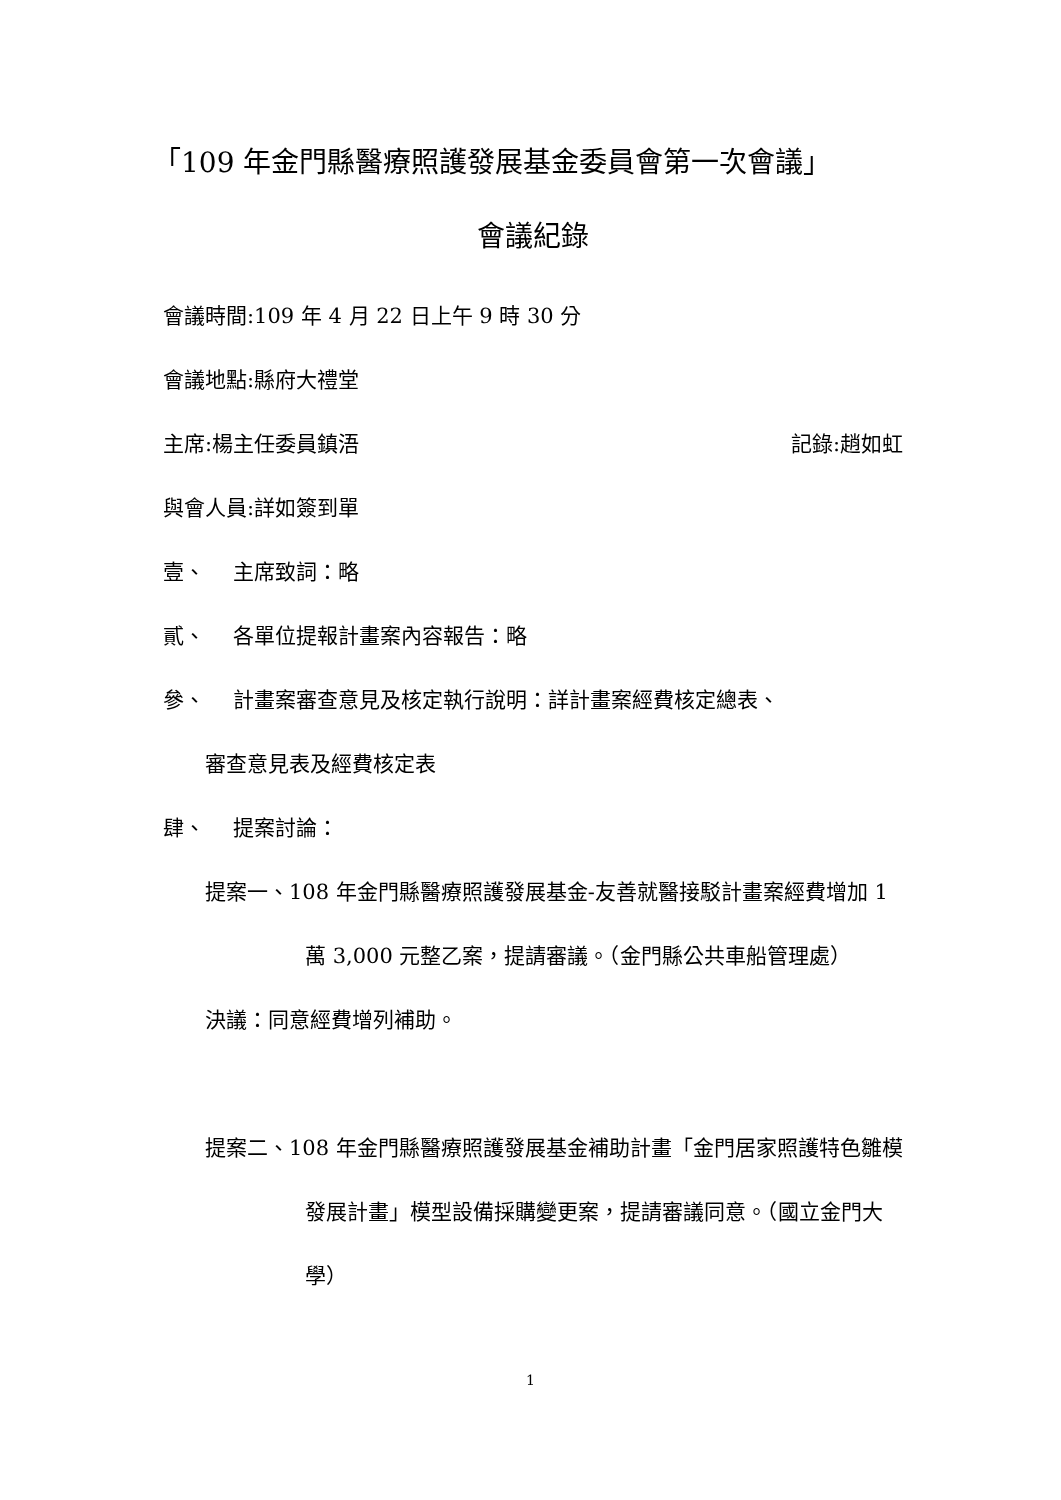「109 年金門縣醫療照護發展基金委員會第一次會議」
會議紀錄
會議時間:109 年 4 月 22 日上午 9 時 30 分
會議地點:縣府大禮堂
主席:楊主任委員鎮浯 記錄:趙如虹
與會人員:詳如簽到單
壹、  主席致詞：略
貳、  各單位提報計畫案內容報告：略
參、  計畫案審查意見及核定執行說明：詳計畫案經費核定總表、
審查意見表及經費核定表
肆、  提案討論：
提案一、108 年金門縣醫療照護發展基金-友善就醫接駁計畫案經費增加 1 萬 3,000 元整乙案，提請審議。（金門縣公共車船管理處）
決議：同意經費增列補助。
提案二、108 年金門縣醫療照護發展基金補助計畫「金門居家照護特色雛模發展計畫」模型設備採購變更案，提請審議同意。（國立金門大學）
1